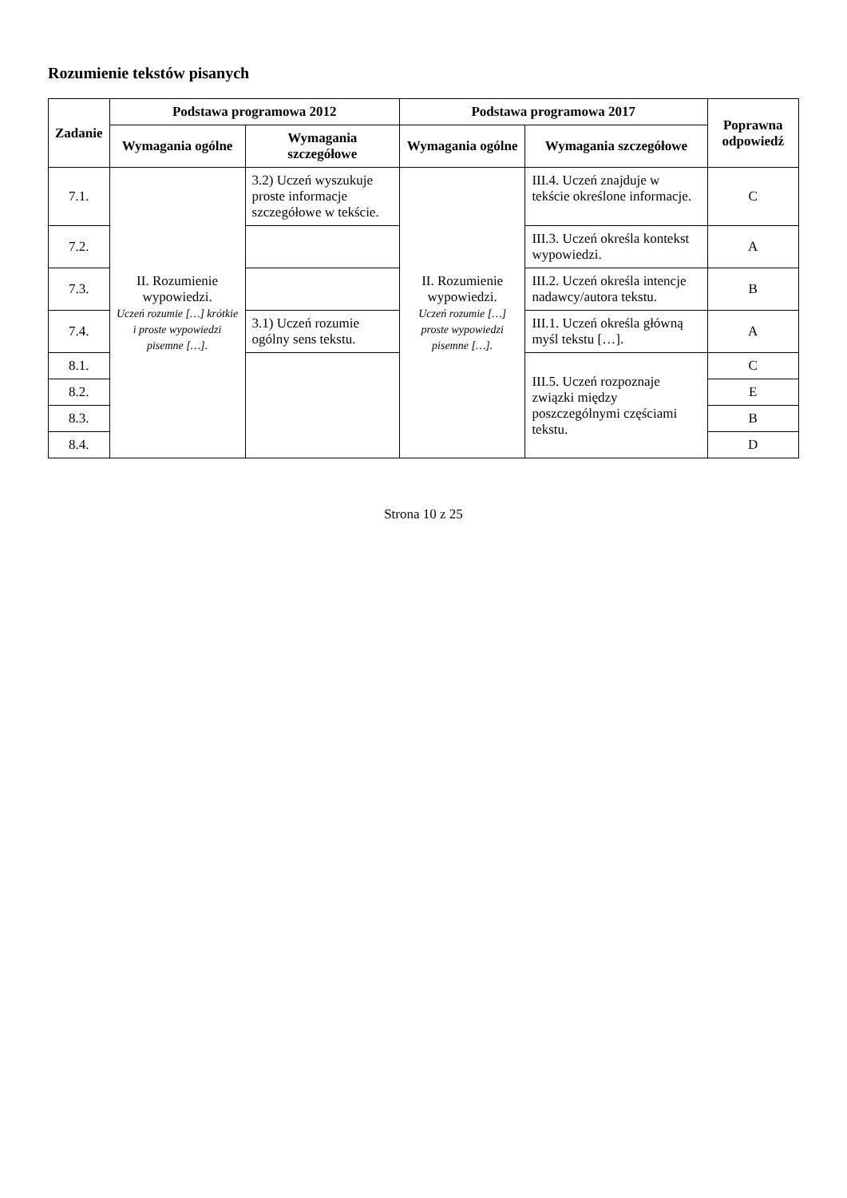Rozumienie tekstów pisanych
| Zadanie | Podstawa programowa 2012 | | Podstawa programowa 2017 | | Poprawna odpowiedź |
| --- | --- | --- | --- | --- | --- |
| | Wymagania ogólne | Wymagania szczegółowe | Wymagania ogólne | Wymagania szczegółowe | |
| 7.1. | II. Rozumienie wypowiedzi. Uczeń rozumie […] krótkie i proste wypowiedzi pisemne […]. | 3.2) Uczeń wyszukuje proste informacje szczegółowe w tekście. | II. Rozumienie wypowiedzi. Uczeń rozumie […] proste wypowiedzi pisemne […]. | III.4. Uczeń znajduje w tekście określone informacje. | C |
| 7.2. | | | | III.3. Uczeń określa kontekst wypowiedzi. | A |
| 7.3. | | | | III.2. Uczeń określa intencje nadawcy/autora tekstu. | B |
| 7.4. | | 3.1) Uczeń rozumie ogólny sens tekstu. | | III.1. Uczeń określa główną myśl tekstu […]. | A |
| 8.1. | | | | III.5. Uczeń rozpoznaje związki między poszczególnymi częściami tekstu. | C |
| 8.2. | | | | | E |
| 8.3. | | | | | B |
| 8.4. | | | | | D |
Strona 10 z 25